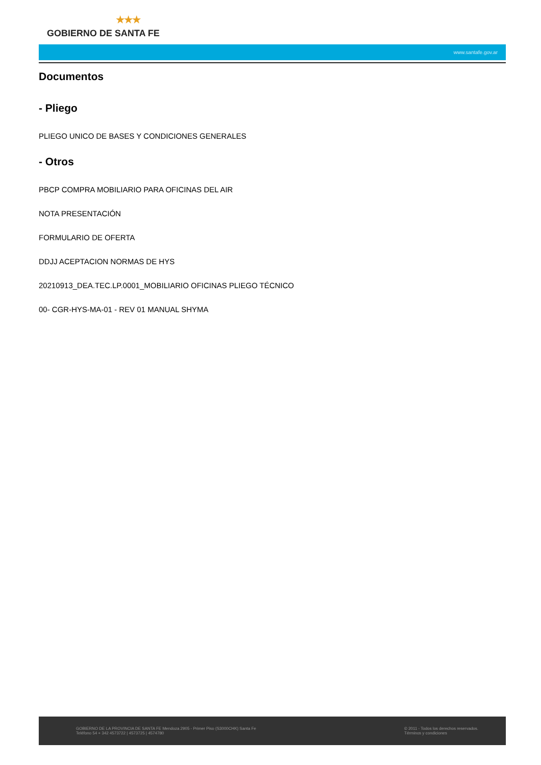★★★
GOBIERNO DE SANTA FE
www.santafe.gov.ar
Documentos
- Pliego
PLIEGO UNICO DE BASES Y CONDICIONES GENERALES
- Otros
PBCP COMPRA MOBILIARIO PARA OFICINAS DEL AIR
NOTA PRESENTACIÓN
FORMULARIO DE OFERTA
DDJJ ACEPTACION NORMAS DE HYS
20210913_DEA.TEC.LP.0001_MOBILIARIO OFICINAS PLIEGO TÉCNICO
00- CGR-HYS-MA-01 - REV 01 MANUAL SHYMA
GOBIERNO DE LA PROVINCIA DE SANTA FE Mendoza 2905 - Primer Piso (S3000CHK) Santa Fe
Teléfono 54 + 342 4573722 | 4573725 | 4574780
© 2011 - Todos los derechos reservados.
Términos y condiciones